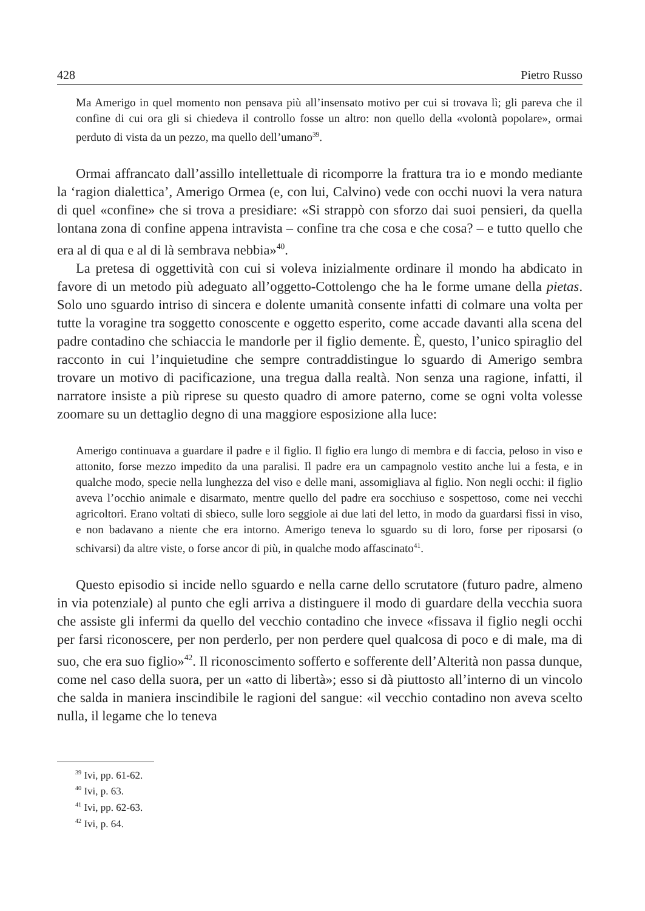428 Pietro Russo
Ma Amerigo in quel momento non pensava più all’insensato motivo per cui si trovava lì; gli pareva che il confine di cui ora gli si chiedeva il controllo fosse un altro: non quello della «volontà popolare», ormai perduto di vista da un pezzo, ma quello dell’umano<sup>39</sup>.
Ormai affrancato dall’assillo intellettuale di ricomporre la frattura tra io e mondo mediante la ‘ragion dialettica’, Amerigo Ormea (e, con lui, Calvino) vede con occhi nuovi la vera natura di quel «confine» che si trova a presidiare: «Si strappò con sforzo dai suoi pensieri, da quella lontana zona di confine appena intravista – confine tra che cosa e che cosa? – e tutto quello che era al di qua e al di là sembrava nebbia»<sup>40</sup>.
La pretesa di oggettività con cui si voleva inizialmente ordinare il mondo ha abdicato in favore di un metodo più adeguato all’oggetto-Cottolengo che ha le forme umane della pietas. Solo uno sguardo intriso di sincera e dolente umanità consente infatti di colmare una volta per tutte la voragine tra soggetto conoscente e oggetto esperito, come accade davanti alla scena del padre contadino che schiaccia le mandorle per il figlio demente. È, questo, l’unico spiraglio del racconto in cui l’inquietudine che sempre contraddistingue lo sguardo di Amerigo sembra trovare un motivo di pacificazione, una tregua dalla realtà. Non senza una ragione, infatti, il narratore insiste a più riprese su questo quadro di amore paterno, come se ogni volta volesse zoomare su un dettaglio degno di una maggiore esposizione alla luce:
Amerigo continuava a guardare il padre e il figlio. Il figlio era lungo di membra e di faccia, peloso in viso e attonito, forse mezzo impedito da una paralisi. Il padre era un campagnolo vestito anche lui a festa, e in qualche modo, specie nella lunghezza del viso e delle mani, assomigliava al figlio. Non negli occhi: il figlio aveva l’occhio animale e disarmato, mentre quello del padre era socchiuso e sospettoso, come nei vecchi agricoltori. Erano voltati di sbieco, sulle loro seggiole ai due lati del letto, in modo da guardarsi fissi in viso, e non badavano a niente che era intorno. Amerigo teneva lo sguardo su di loro, forse per riposarsi (o schivarsi) da altre viste, o forse ancor di più, in qualche modo affascinato<sup>41</sup>.
Questo episodio si incide nello sguardo e nella carne dello scrutatore (futuro padre, almeno in via potenziale) al punto che egli arriva a distinguere il modo di guardare della vecchia suora che assiste gli infermi da quello del vecchio contadino che invece «fissava il figlio negli occhi per farsi riconoscere, per non perderlo, per non perdere quel qualcosa di poco e di male, ma di suo, che era suo figlio»<sup>42</sup>. Il riconoscimento sofferto e sofferente dell’Alterità non passa dunque, come nel caso della suora, per un «atto di libertà»; esso si dà piuttosto all’interno di un vincolo che salda in maniera inscindibile le ragioni del sangue: «il vecchio contadino non aveva scelto nulla, il legame che lo teneva
<sup>39</sup> Ivi, pp. 61-62.
<sup>40</sup> Ivi, p. 63.
<sup>41</sup> Ivi, pp. 62-63.
<sup>42</sup> Ivi, p. 64.